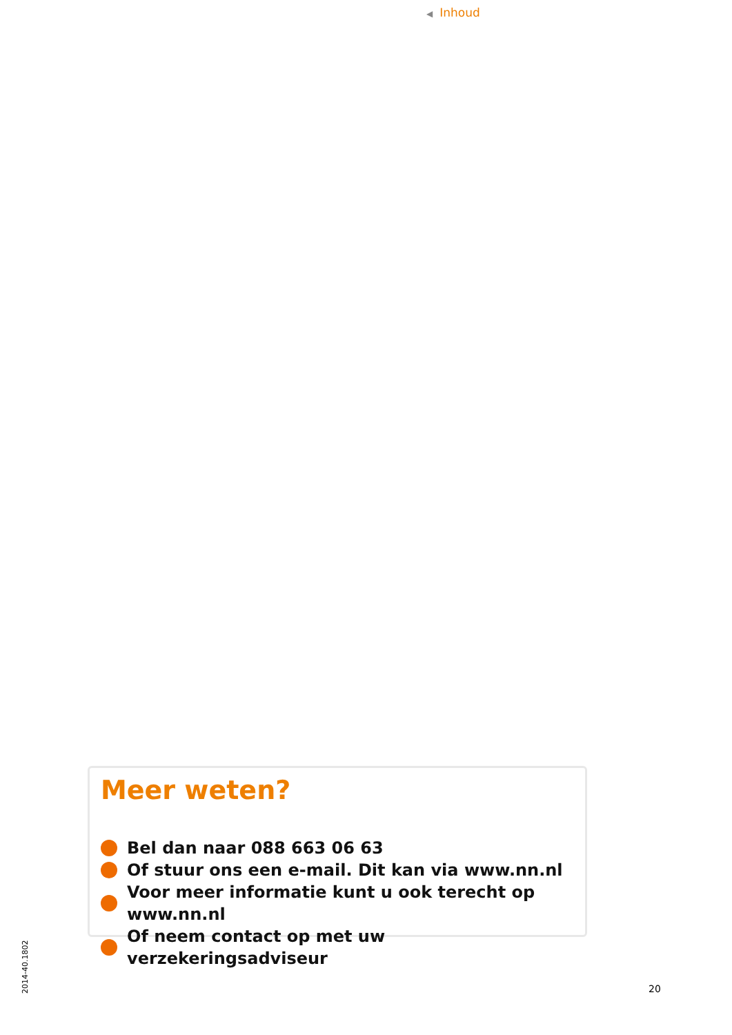◀ Inhoud
Meer weten?
Bel dan naar 088 663 06 63
Of stuur ons een e-mail. Dit kan via www.nn.nl
Voor meer informatie kunt u ook terecht op www.nn.nl
Of neem contact op met uw verzekeringsadviseur
2014-40.1802
20